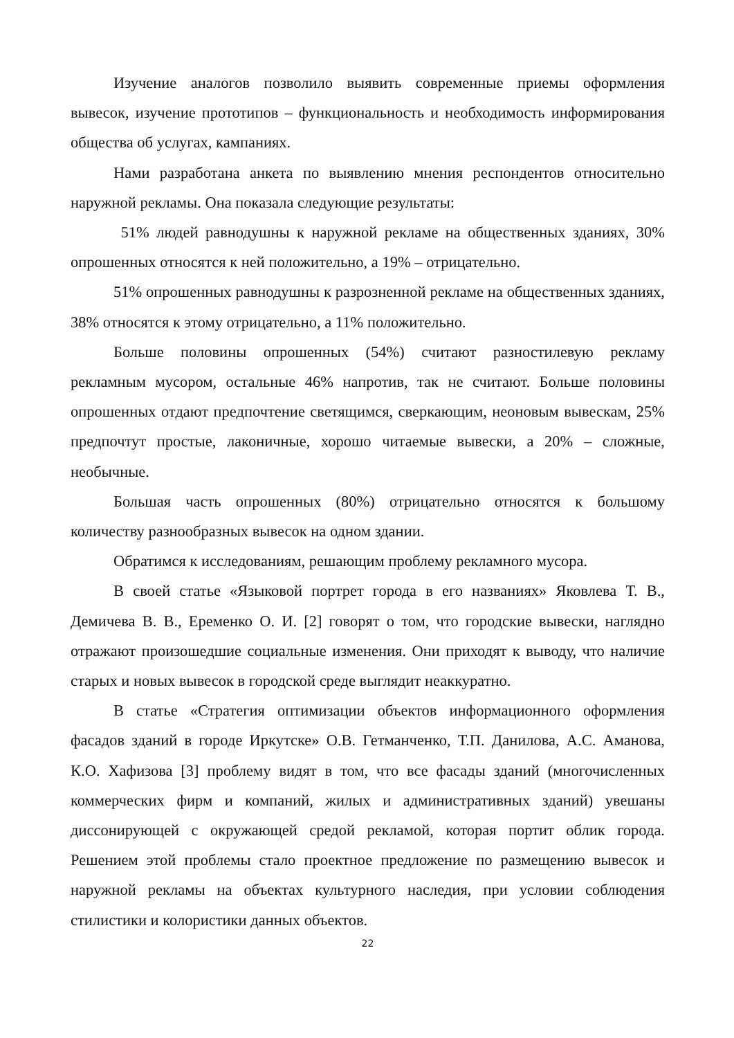Изучение аналогов позволило выявить современные приемы оформления вывесок, изучение прототипов – функциональность и необходимость информирования общества об услугах, кампаниях.
Нами разработана анкета по выявлению мнения респондентов относительно наружной рекламы. Она показала следующие результаты:
51% людей равнодушны к наружной рекламе на общественных зданиях, 30% опрошенных относятся к ней положительно, а 19% – отрицательно.
51% опрошенных равнодушны к разрозненной рекламе на общественных зданиях, 38% относятся к этому отрицательно, а 11% положительно.
Больше половины опрошенных (54%) считают разностилевую рекламу рекламным мусором, остальные 46% напротив, так не считают. Больше половины опрошенных отдают предпочтение светящимся, сверкающим, неоновым вывескам, 25% предпочтут простые, лаконичные, хорошо читаемые вывески, а 20% – сложные, необычные.
Большая часть опрошенных (80%) отрицательно относятся к большому количеству разнообразных вывесок на одном здании.
Обратимся к исследованиям, решающим проблему рекламного мусора.
В своей статье «Языковой портрет города в его названиях» Яковлева Т. В., Демичева В. В., Еременко О. И. [2] говорят о том, что городские вывески, наглядно отражают произошедшие социальные изменения. Они приходят к выводу, что наличие старых и новых вывесок в городской среде выглядит неаккуратно.
В статье «Стратегия оптимизации объектов информационного оформления фасадов зданий в городе Иркутске» О.В. Гетманченко, Т.П. Данилова, А.С. Аманова, К.О. Хафизова [3] проблему видят в том, что все фасады зданий (многочисленных коммерческих фирм и компаний, жилых и административных зданий) увешаны диссонирующей с окружающей средой рекламой, которая портит облик города. Решением этой проблемы стало проектное предложение по размещению вывесок и наружной рекламы на объектах культурного наследия, при условии соблюдения стилистики и колористики данных объектов.
22